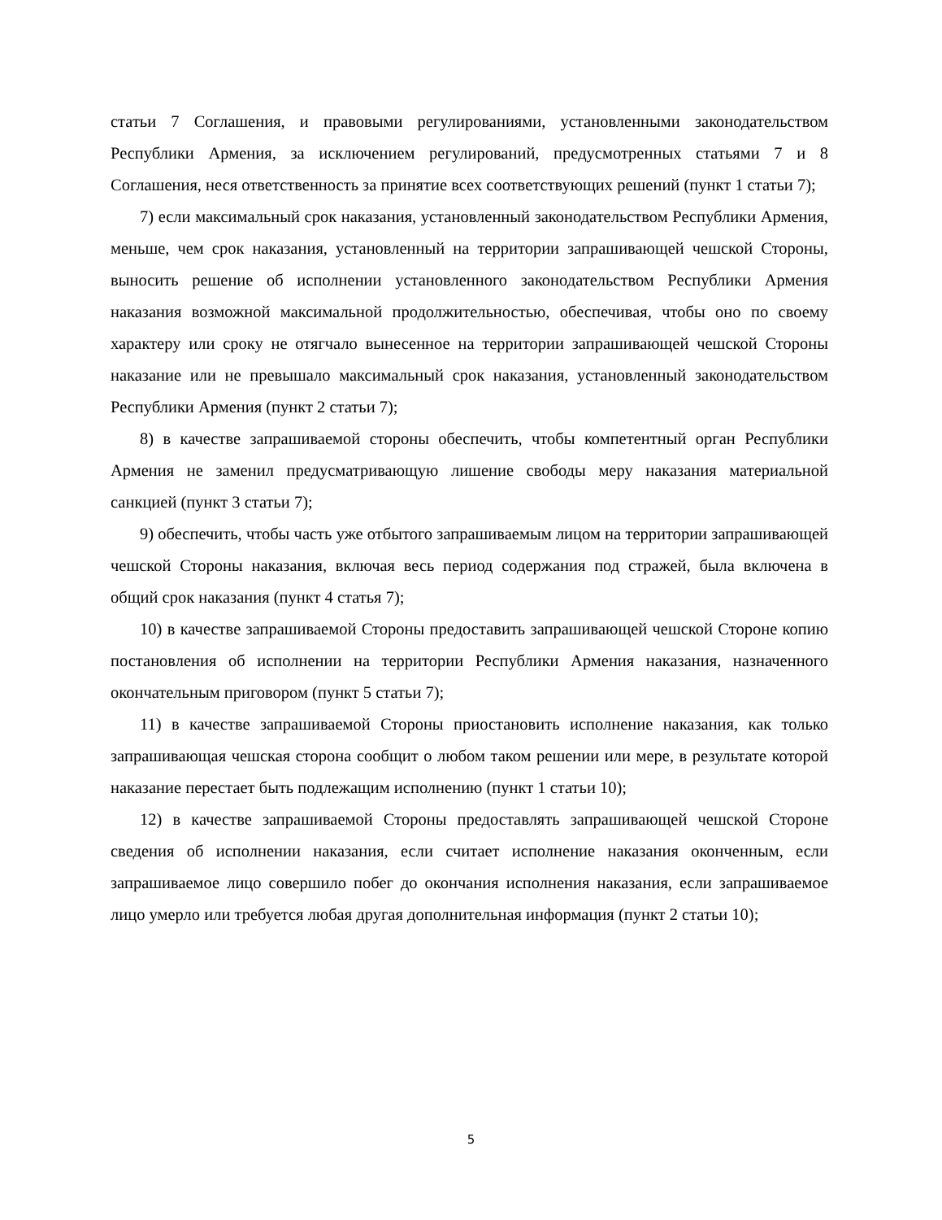статьи 7 Соглашения, и правовыми регулированиями, установленными законодательством Республики Армения, за исключением регулирований, предусмотренных статьями 7 и 8 Соглашения, неся ответственность за принятие всех соответствующих решений (пункт 1 статьи 7);
7) если максимальный срок наказания, установленный законодательством Республики Армения, меньше, чем срок наказания, установленный на территории запрашивающей чешской Стороны, выносить решение об исполнении установленного законодательством Республики Армения наказания возможной максимальной продолжительностью, обеспечивая, чтобы оно по своему характеру или сроку не отягчало вынесенное на территории запрашивающей чешской Стороны наказание или не превышало максимальный срок наказания, установленный законодательством Республики Армения (пункт 2 статьи 7);
8) в качестве запрашиваемой стороны обеспечить, чтобы компетентный орган Республики Армения не заменил предусматривающую лишение свободы меру наказания материальной санкцией (пункт 3 статьи 7);
9) обеспечить, чтобы часть уже отбытого запрашиваемым лицом на территории запрашивающей чешской Стороны наказания, включая весь период содержания под стражей, была включена в общий срок наказания (пункт 4 статья 7);
10) в качестве запрашиваемой Стороны предоставить запрашивающей чешской Стороне копию постановления об исполнении на территории Республики Армения наказания, назначенного окончательным приговором (пункт 5 статьи 7);
11) в качестве запрашиваемой Стороны приостановить исполнение наказания, как только запрашивающая чешская сторона сообщит о любом таком решении или мере, в результате которой наказание перестает быть подлежащим исполнению (пункт 1 статьи 10);
12) в качестве запрашиваемой Стороны предоставлять запрашивающей чешской Стороне сведения об исполнении наказания, если считает исполнение наказания оконченным, если запрашиваемое лицо совершило побег до окончания исполнения наказания, если запрашиваемое лицо умерло или требуется любая другая дополнительная информация (пункт 2 статьи 10);
5